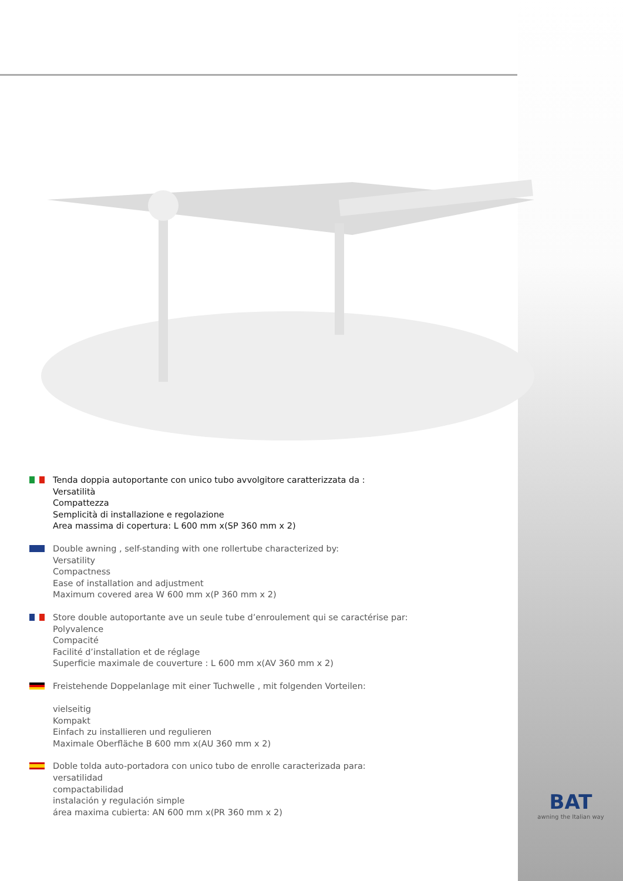Tenda doppia autoportante con unico tubo avvolgitore caratterizzata da :
Versatilità
Compattezza
Semplicità di installazione e regolazione
Area massima di copertura: L 600 mm x(SP 360 mm x 2)
Double awning , self-standing with one rollertube characterized by:
Versatility
Compactness
Ease of installation and adjustment
Maximum covered area W 600 mm x(P 360 mm x 2)
Store double autoportante ave un seule tube d’enroulement qui se caractérise par:
Polyvalence
Compacité
Facilité d’installation et de réglage
Superficie maximale de couverture : L 600 mm x(AV 360 mm x 2)
Freistehende Doppelanlage mit einer Tuchwelle , mit folgenden Vorteilen:
vielseitig
Kompakt
Einfach zu installieren und regulieren
Maximale Oberfläche B 600 mm x(AU 360 mm x 2)
Doble tolda auto-portadora con unico tubo de enrolle caracterizada para:
versatilidad
compactabilidad
instalación y regulación simple
área maxima cubierta: AN 600 mm x(PR 360 mm x 2)
BAT
awning the Italian way